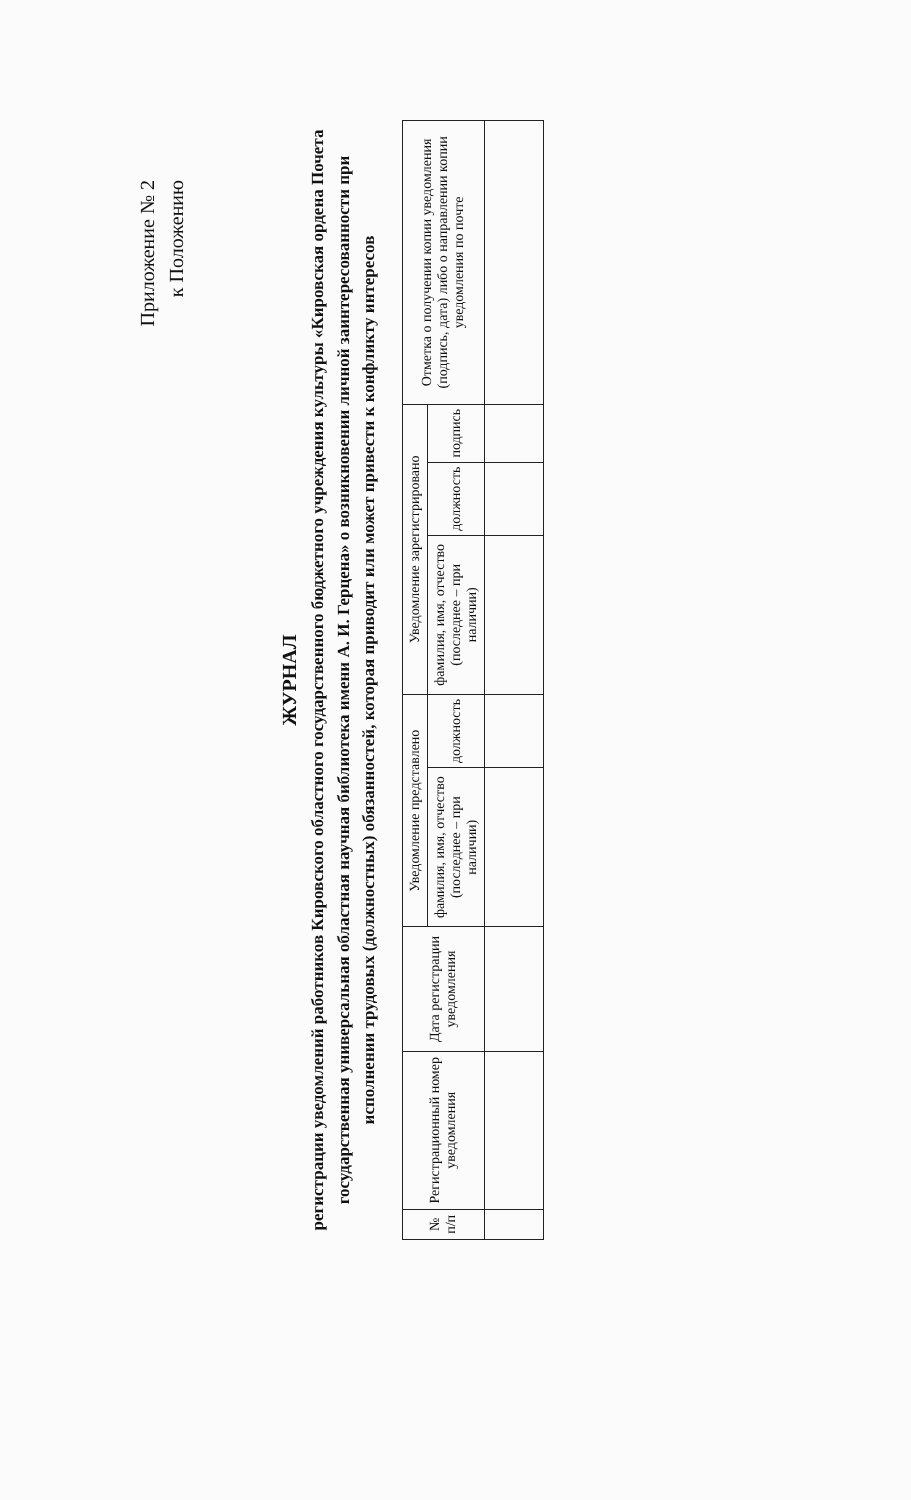Приложение № 2
к Положению
ЖУРНАЛ
регистрации уведомлений работников Кировского областного государственного бюджетного учреждения культуры «Кировская ордена Почета государственная универсальная областная научная библиотека имени А. И. Герцена» о возникновении личной заинтересованности при исполнении трудовых (должностных) обязанностей, которая приводит или может привести к конфликту интересов
| № п/п | Регистрационный номер уведомления | Дата регистрации уведомления | Уведомление представлено | | Уведомление зарегистрировано | | | Отметка о получении копии уведомления (подпись, дата) либо о направлении копии уведомления по почте |
| --- | --- | --- | --- | --- | --- | --- | --- | --- |
| | | | фамилия, имя, отчество (последнее – при наличии) | должность | фамилия, имя, отчество (последнее – при наличии) | должность | подпись | |